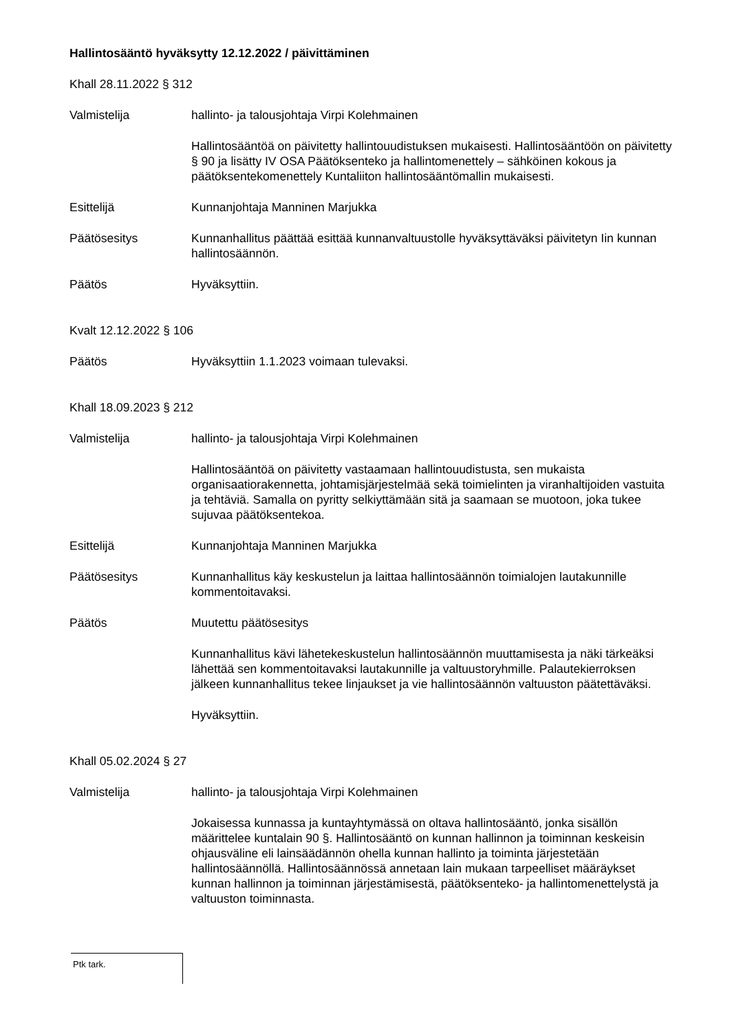Hallintosääntö hyväksytty 12.12.2022 / päivittäminen
Khall 28.11.2022 § 312
Valmistelija hallinto- ja talousjohtaja Virpi Kolehmainen
Hallintosääntöä on päivitetty hallintouudistuksen mukaisesti. Hallintosääntöön on päivitetty § 90 ja lisätty IV OSA Päätöksenteko ja hallintomenettely – sähköinen kokous ja päätöksentekomenettely Kuntaliiton hallintosääntömallin mukaisesti.
Esittelijä Kunnanjohtaja Manninen Marjukka
Päätösesitys Kunnanhallitus päättää esittää kunnanvaltuustolle hyväksyttäväksi päivitetyn Iin kunnan hallintosäännön.
Päätös Hyväksyttiin.
Kvalt 12.12.2022 § 106
Päätös Hyväksyttiin 1.1.2023 voimaan tulevaksi.
Khall 18.09.2023 § 212
Valmistelija hallinto- ja talousjohtaja Virpi Kolehmainen
Hallintosääntöä on päivitetty vastaamaan hallintouudistusta, sen mukaista organisaatiorakennetta, johtamisjärjestelmää sekä toimielinten ja viranhaltijoiden vastuita ja tehtäviä. Samalla on pyritty selkiyttämään sitä ja saamaan se muotoon, joka tukee sujuvaa päätöksentekoa.
Esittelijä Kunnanjohtaja Manninen Marjukka
Päätösesitys Kunnanhallitus käy keskustelun ja laittaa hallintosäännön toimialojen lautakunnille kommentoitavaksi.
Päätös Muutettu päätösesitys
Kunnanhallitus kävi lähetekeskustelun hallintosäännön muuttamisesta ja näki tärkeäksi lähettää sen kommentoitavaksi lautakunnille ja valtuustoryhmille. Palautekierroksen jälkeen kunnanhallitus tekee linjaukset ja vie hallintosäännön valtuuston päätettäväksi.
Hyväksyttiin.
Khall 05.02.2024 § 27
Valmistelija hallinto- ja talousjohtaja Virpi Kolehmainen
Jokaisessa kunnassa ja kuntayhtymässä on oltava hallintosääntö, jonka sisällön määrittelee kuntalain 90 §. Hallintosääntö on kunnan hallinnon ja toiminnan keskeisin ohjausväline eli lainsäädännön ohella kunnan hallinto ja toiminta järjestetään hallintosäännöllä. Hallintosäännössä annetaan lain mukaan tarpeelliset määräykset kunnan hallinnon ja toiminnan järjestämisestä, päätöksenteko- ja hallintomenettelystä ja valtuuston toiminnasta.
Ptk tark.